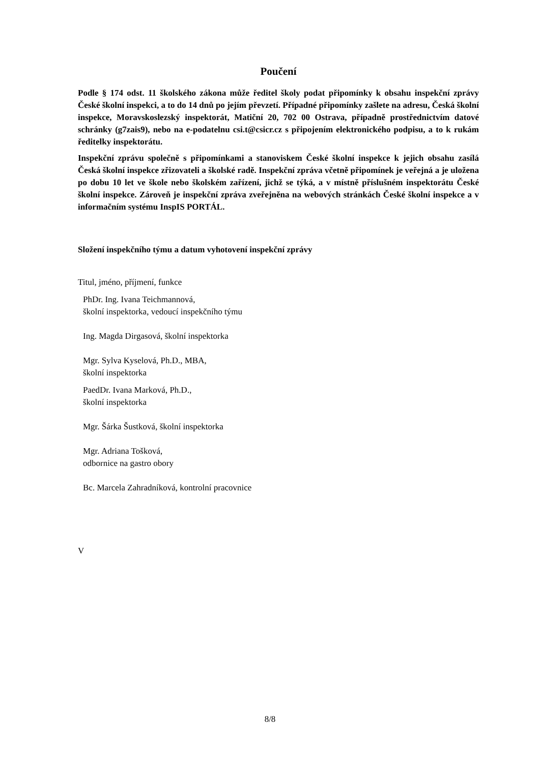Poučení
Podle § 174 odst. 11 školského zákona může ředitel školy podat připomínky k obsahu inspekční zprávy České školní inspekci, a to do 14 dnů po jejím převzetí. Případné připomínky zašlete na adresu, Česká školní inspekce, Moravskoslezský inspektorát, Matiční 20, 702 00 Ostrava, případně prostřednictvím datové schránky (g7zais9), nebo na e-podatelnu csi.t@csicr.cz s připojením elektronického podpisu, a to k rukám ředitelky inspektorátu.
Inspekční zprávu společně s připomínkami a stanoviskem České školní inspekce k jejich obsahu zasílá Česká školní inspekce zřizovateli a školské radě. Inspekční zpráva včetně připomínek je veřejná a je uložena po dobu 10 let ve škole nebo školském zařízení, jichž se týká, a v místně příslušném inspektorátu České školní inspekce. Zároveň je inspekční zpráva zveřejněna na webových stránkách České školní inspekce a v informačním systému InspIS PORTÁL.
Složení inspekčního týmu a datum vyhotovení inspekční zprávy
Titul, jméno, příjmení, funkce
PhDr. Ing. Ivana Teichmannová,
školní inspektorka, vedoucí inspekčního týmu
Ing. Magda Dirgasová, školní inspektorka
Mgr. Sylva Kyselová, Ph.D., MBA,
školní inspektorka
PaedDr. Ivana Marková, Ph.D.,
školní inspektorka
Mgr. Šárka Šustková, školní inspektorka
Mgr. Adriana Tošková,
odbornice na gastro obory
Bc. Marcela Zahradníková, kontrolní pracovnice
V
8/8